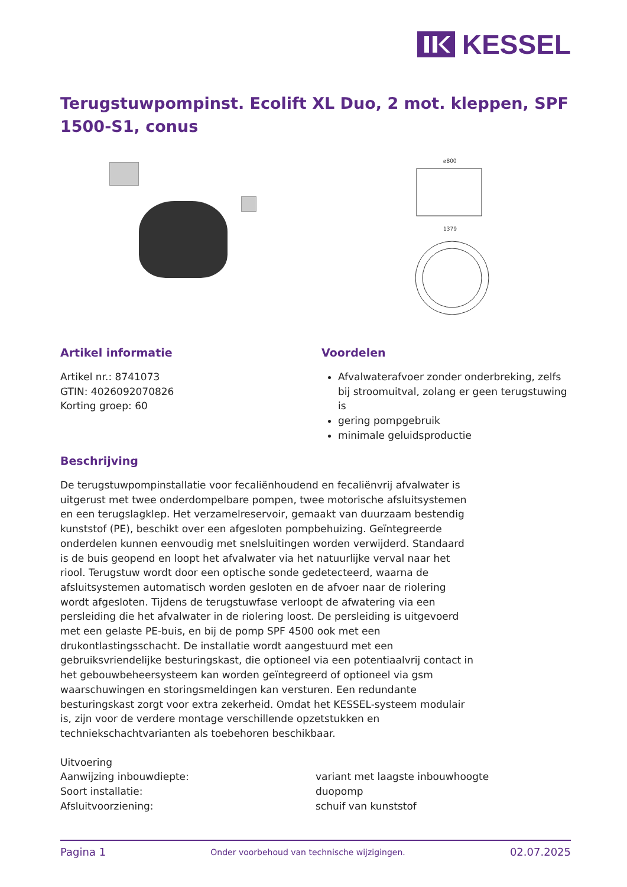KESSEL
Terugstuwpompinst. Ecolift XL Duo, 2 mot. kleppen, SPF 1500-S1, conus
⌀800
1379
Artikel informatie
Artikel nr.: 8741073
GTIN: 4026092070826
Korting groep: 60
Voordelen
Afvalwaterafvoer zonder onderbreking, zelfs bij stroomuitval, zolang er geen terugstuwing is
gering pompgebruik
minimale geluidsproductie
Beschrijving
De terugstuwpompinstallatie voor fecaliënhoudend en fecaliënvrij afvalwater is uitgerust met twee onderdompelbare pompen, twee motorische afsluitsystemen en een terugslagklep. Het verzamelreservoir, gemaakt van duurzaam bestendig kunststof (PE), beschikt over een afgesloten pompbehuizing. Geïntegreerde onderdelen kunnen eenvoudig met snelsluitingen worden verwijderd. Standaard is de buis geopend en loopt het afvalwater via het natuurlijke verval naar het riool. Terugstuw wordt door een optische sonde gedetecteerd, waarna de afsluitsystemen automatisch worden gesloten en de afvoer naar de riolering wordt afgesloten. Tijdens de terugstuwfase verloopt de afwatering via een persleiding die het afvalwater in de riolering loost. De persleiding is uitgevoerd met een gelaste PE-buis, en bij de pomp SPF 4500 ook met een drukontlastingsschacht. De installatie wordt aangestuurd met een gebruiksvriendelijke besturingskast, die optioneel via een potentiaalvrij contact in het gebouwbeheersysteem kan worden geïntegreerd of optioneel via gsm waarschuwingen en storingsmeldingen kan versturen. Een redundante besturingskast zorgt voor extra zekerheid. Omdat het KESSEL-systeem modulair is, zijn voor de verdere montage verschillende opzetstukken en techniekschachtvarianten als toebehoren beschikbaar.
Uitvoering
Aanwijzing inbouwdiepte:
Soort installatie:
Afsluitvoorziening:
variant met laagste inbouwhoogte
duopomp
schuif van kunststof
Pagina 1 Onder voorbehoud van technische wijzigingen. 02.07.2025